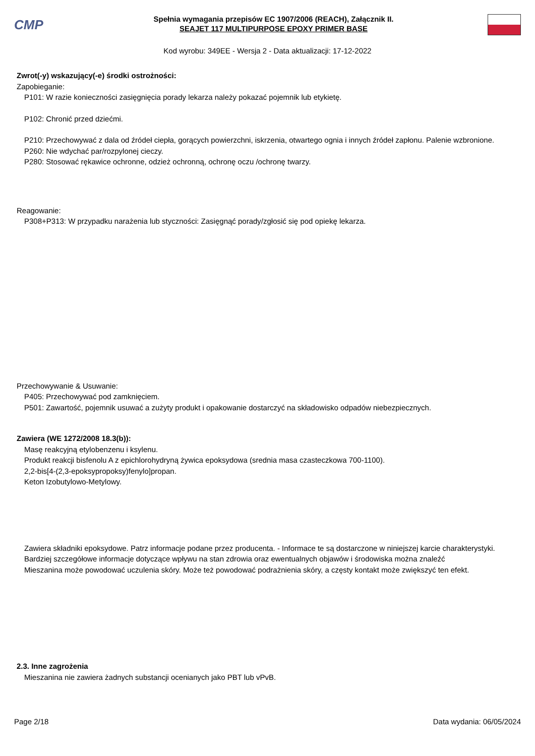CMP
Spełnia wymagania przepisów EC 1907/2006 (REACH), Załącznik II.
SEAJET 117 MULTIPURPOSE EPOXY PRIMER BASE
Kod wyrobu: 349EE - Wersja 2 - Data aktualizacji: 17-12-2022
Zwrot(-y) wskazujący(-e) środki ostrożności:
Zapobieganie:
P101: W razie konieczności zasięgnięcia porady lekarza należy pokazać pojemnik lub etykietę.
P102: Chronić przed dziećmi.
P210: Przechowywać z dala od źródeł ciepła, gorących powierzchni, iskrzenia, otwartego ognia i innych źródeł zapłonu. Palenie wzbronione.
P260: Nie wdychać par/rozpylonej cieczy.
P280: Stosować rękawice ochronne, odzież ochronną, ochronę oczu /ochronę twarzy.
Reagowanie:
P308+P313: W przypadku narażenia lub styczności: Zasięgnąć porady/zgłosić się pod opiekę lekarza.
Przechowywanie & Usuwanie:
P405: Przechowywać pod zamknięciem.
P501: Zawartość, pojemnik usuwać a zużyty produkt i opakowanie dostarczyć na składowisko odpadów niebezpiecznych.
Zawiera (WE 1272/2008 18.3(b)):
Masę reakcyjną etylobenzenu i ksylenu.
Produkt reakcji bisfenolu A z epichlorohydryną żywica epoksydowa (srednia masa czasteczkowa 700-1100).
2,2-bis[4-(2,3-epoksypropoksy)fenylo]propan.
Keton Izobutylowo-Metylowy.
Zawiera składniki epoksydowe. Patrz informacje podane przez producenta. - Informace te są dostarczone w niniejszej karcie charakterystyki.
Bardziej szczegółowe informacje dotyczące wpływu na stan zdrowia oraz ewentualnych objawów i środowiska można znaleźć
Mieszanina może powodować uczulenia skóry. Może też powodować podrażnienia skóry, a częsty kontakt może zwiększyć ten efekt.
2.3. Inne zagrożenia
Mieszanina nie zawiera żadnych substancji ocenianych jako PBT lub vPvB.
Page 2/18 Data wydania: 06/05/2024